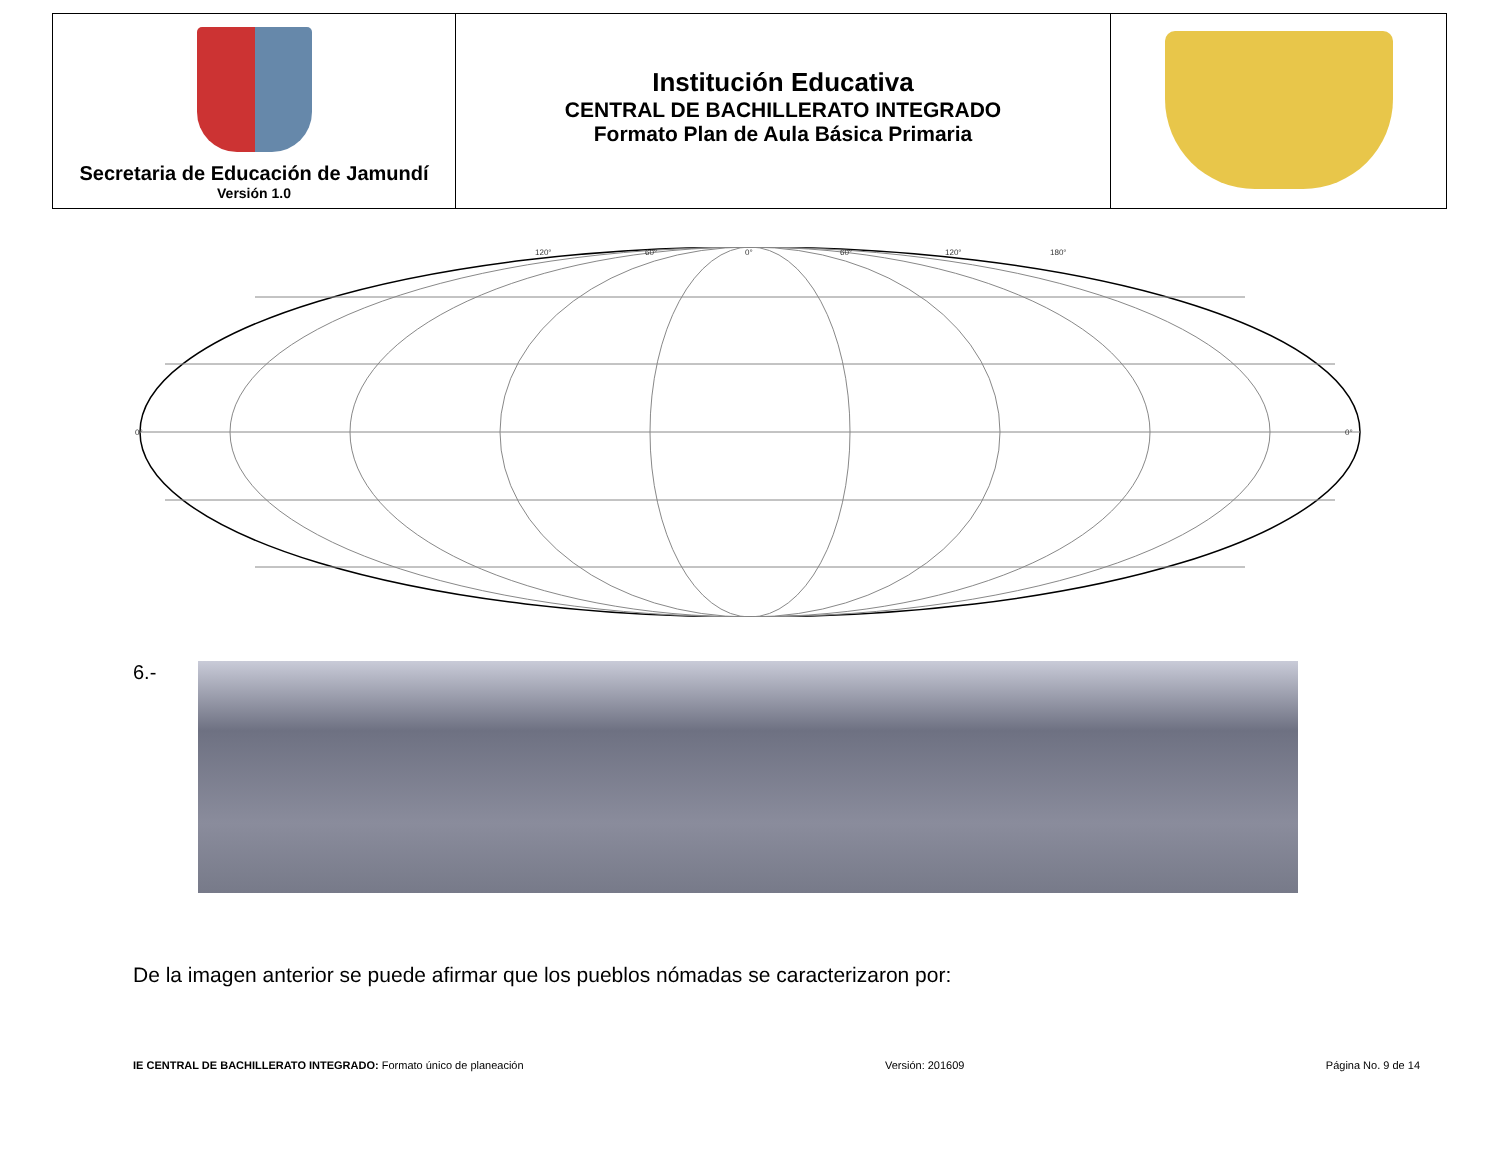| Secretaria de Educación de Jamundí Versión 1.0 | Institución Educativa CENTRAL DE BACHILLERATO INTEGRADO Formato Plan de Aula Básica Primaria | |
120°
60°
0°
60°
120°
180°
0°
0°
6.-
De la imagen anterior se puede afirmar que los pueblos nómadas se caracterizaron por:
IE CENTRAL DE BACHILLERATO INTEGRADO: Formato único de planeación
Versión: 201609 Página No. 9 de 14